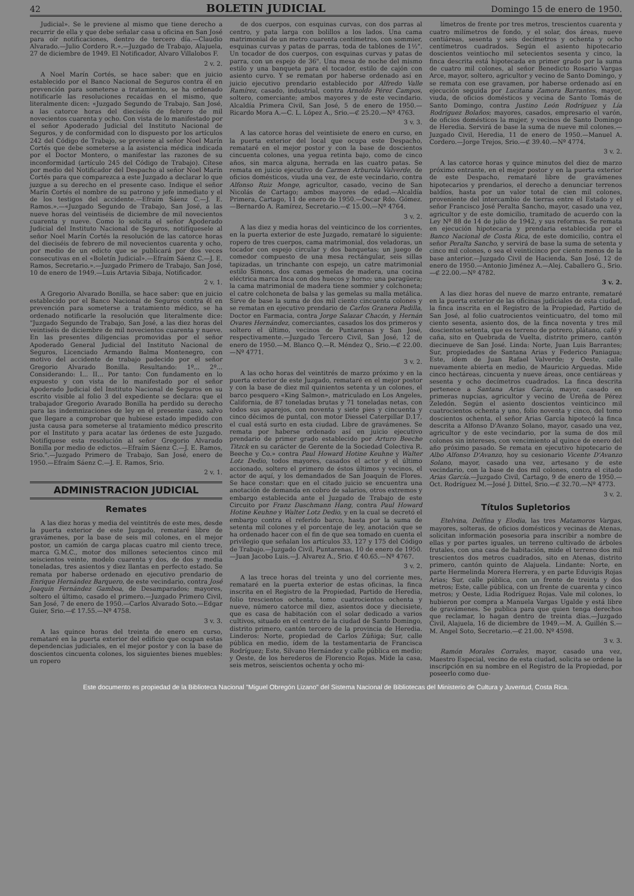42 BOLETIN JUDICIAL Domingo 15 de enero de 1950.
Judicial». Se le previene al mismo que tiene derecho a recurrir de ella y que debe señalar casa u oficina en San José para oír notificaciones, dentro de tercero día.—Claudio Alvarado.—Julio Cordero R.».—Juzgado de Trabajo, Alajuela, 27 de diciembre de 1949. El Notificador, Alvaro Villalobos F.
2 v. 2.
A Noel Marín Cortés, se hace saber: que en juicio establecido por el Banco Nacional de Seguros contra él en prevención para someterse a tratamiento, se ha ordenado notificarle las resoluciones recaídas en el mismo, que literalmente dicen: «Juzgado Segundo de Trabajo, San José, a las catorce horas del dieciséis de febrero de mil novecientos cuarenta y ocho. Con vista de lo manifestado por el señor Apoderado Judicial del Instituto Nacional de Seguros, y de conformidad con lo dispuesto por los artículos 242 del Código de Trabajo, se previene al señor Noel Marín Cortés que debe someterse a la asistencia médica indicada por el Doctor Montero, o manifestar las razones de su inconformidad (artículo 245 del Código de Trabajo). Cítese por medio del Notificador del Despacho al señor Noel Marín Cortés para que comparezca a este Juzgado a declarar lo que juzgue a su derecho en el presente caso. Indique el señor Marín Cortés el nombre de su patrono y jefe inmediato y el de los testigos del accidente.—Efraím Sáenz C.—J. E. Ramos.».—«Juzgado Segundo de Trabajo, San José, a las nueve horas del veintiséis de diciembre de mil novecientos cuarenta y nueve. Como lo solicita el señor Apoderado Judicial del Instituto Nacional de Seguros, notifíquesele al señor Noel Marín Cortés la resolución de las catorce horas del dieciséis de febrero de mil novecientos cuarenta y ocho, por medio de un edicto que se publicará por dos veces consecutivas en el «Boletín Judicial».—Efraím Sáenz C.—J. E. Ramos, Secretario.».—Juzgado Primero de Trabajo, San José, 10 de enero de 1949.—Luis Artavia Sibaja, Notificador.
2 v. 1.
A Gregorio Alvarado Bonilla, se hace saber: que en juicio establecido por el Banco Nacional de Seguros contra él en prevención para someterse a tratamiento médico, se ha ordenado notificarle la resolución que literalmente dice: "Juzgado Segundo de Trabajo, San José, a las diez horas del veintiséis de diciembre de mil novecientos cuarenta y nueve. En las presentes diligencias promovidas por el señor Apoderado General Judicial del Instituto Nacional de Seguros, Licenciado Armando Balma Montenegro, con motivo del accidente de trabajo padecido por el señor Gregorio Alvarado Bonilla. Resultando: 1º... 2º... Considerando: I... II... Por tanto: Con fundamento en lo expuesto y con vista de lo manifestado por el señor Apoderado Judicial del Instituto Nacional de Seguros en su escrito visible al folio 3 del expediente se declara: que el trabajador Gregorio Avarado Bonilla ha perdido su derecho para las indemnizaciones de ley en el presente caso, salvo que llegare a comprobar que hubiese estado impedido con justa causa para someterse al tratamiento médico prescrito por el Instituto y para acatar las órdenes de este Juzgado. Notifíquese esta resolución al señor Gregorio Alvarado Bonilla por medio de edictos.—Efraím Sáenz C.—J. E. Ramos, Srio.".—Juzgado Primero de Trabajo, San José, enero de 1950.—Efraím Sáenz C.—J. E. Ramos, Srio.
2 v. 1.
ADMINISTRACION JUDICIAL
Remates
A las diez horas y media del veintitrés de este mes, desde la puerta exterior de este Juzgado, remataré libre de gravámenes, por la base de seis mil colones, en el mejor postor, un camión de carga placas cuatro mil ciento trece, marca G.M.C., motor dos millones setecientos cinco mil seiscientos veinte, modelo cuarenta y dos, de dos y media toneladas, tres asientos y diez llantas en perfecto estado. Se remata por haberse ordenado en ejecutivo prendario de Enrique Hernández Barquero, de este vecindario, contra José Joaquín Fernández Gamboa, de Desamparados; mayores, soltero el último, casado el primero.—Juzgado Primero Civil, San José, 7 de enero de 1950.—Carlos Alvarado Soto.—Edgar Guier, Srio.—₡ 17.55.—Nº 4758.
3 v. 3.
A las quince horas del treinta de enero en curso, remataré en la puerta exterior del edificio que ocupan estas dependencias judiciales, en el mejor postor y con la base de doscientos cincuenta colones, los siguientes bienes muebles: un ropero
de dos cuerpos, con esquinas curvas, con dos parras al centro, y pata larga con bolillos a los lados. Una cama matrimonial de un metro cuarenta centímetros, con sommier, esquinas curvas y patas de parras, toda de tablones de 1½". Un tocador de dos cuerpos, con esquinas curvas y patas de parra, con un espejo de 36". Una mesa de noche del mismo estilo y una banqueta para el tocador, estilo de cajón con asiento curvo. Y se rematan por haberse ordenado así en juicio ejecutivo prendario establecido por Alfredo Valle Ramírez, casado, industrial, contra Arnoldo Pérez Campos, soltero, comerciante; ambos mayores y de este vecindario. Alcaldía Primera Civil, San José, 5 de enero de 1950.—Ricardo Mora A.—C. L. López A., Srio.—₡ 25.20.—Nº 4763.
3 v. 3.
A las catorce horas del veintisiete de enero en curso, en la puerta exterior del local que ocupa este Despacho, remataré en el mejor postor y con la base de doscientos cincuenta colones, una yegua retinta bajo, como de cinco años, sin marca alguna, herrada en las cuatro patas. Se remata en juicio ejecutivo de Carmen Arburola Valverde, de oficios domésticos, viuda una vez, de este vecindario, contra Alfonso Ruiz Monge, agricultor, casado, vecino de San Nicolás de Cartago; ambos mayores de edad.—Alcaldía Primera, Cartago, 11 de enero de 1950.—Oscar Rdo. Gómez.—Bernardo A. Ramírez, Secretario.—₡ 15.00.—Nº 4764.
3 v. 2.
A las diez y media horas del veinticinco de los corrientes, en la puerta exterior de este Juzgado, remataré lo siguiente: ropero de tres cuerpos, cama matrimonial, dos veladoras, un tocador con espejo circular y dos banquetas; un juego de comedor compuesto de una mesa rectángular, seis sillas tapizadas, un trinchante con espejo, un catre matrimonial estilo Simons, dos camas gemelas de madera, una cocina eléctrica marca Inca con dos huecos y horno; una paragüera; la cama matrimonial de madera tiene sommier y colchoneta; el catre colchoneta de balsa y las gemelas su malla metálica. Sirve de base la suma de dos mil ciento cincuenta colones y se rematan en ejecutivo prendario de Carlos Granera Padilla, Doctor en Farmacia, contra Jorge Salazar Chacón, y Hernán Ovares Hernández, comerciantes, casados los dos primeros y soltero el último, vecinos de Puntarenas y San José, respectivamente.—Juzgado Tercero Civil, San José, 12 de enero de 1950.—M. Blanco Q.—R. Méndez Q., Srio.—₡ 22.00.—Nº 4771.
3 v. 2.
A las ocho horas del veintitrés de marzo próximo y en la puerta exterior de este Juzgado, remataré en el mejor postor y con la base de diez mil quinientos setenta y un colones, el barco pesquero «King Salmon», matriculado en Los Angeles, California, de 87 toneladas brutas y 71 toneladas netas, con todos sus aparejos, con noventa y siete pies y cincuenta y cinco décimos de puntal, con motor Diessel Caterpillar D.17, el cual está surto en esta ciudad. Libre de gravámenes. Se remata por haberse ordenado así en juicio ejecutivo prendario de primer grado establecido por Arturo Beeche Titzck en su carácter de Gerente de la Sociedad Colectiva R. Beeche y Co.» contra Paul Howard Hotine Keuhne y Walter Lotz Dedio, todos mayores, casados el actor y el último accionado, soltero el primero de éstos últimos y vecinos, el actor de aquí, y los demandados de San Joaquín de Flores. Se hace constar: que en el citado juicio se encuentra una anotación de demanda en cobro de salarios, otros extremos y embargo establecida ante el Juzgado de Trabajo de este Circuito por Franz Daschmann Hang, contra Paul Howard Hotine Keuhne y Walter Lotz Dedio, y en la cual se decretó el embargo contra el referido barco, hasta por la suma de setenta mil colones y el porcentaje de ley, anotación que se ha ordenado hacer con el fin de que sea tomado en cuenta el privilegio que señalan los artículos 33, 127 y 175 del Código de Trabajo.—Juzgado Civil, Puntarenas, 10 de enero de 1950.—Juan Jacobo Luis.—J. Alvarez A., Srio. ₡ 40.65.—Nº 4767.
3 v. 2.
A las trece horas del treinta y uno del corriente mes, remataré en la puerta exterior de estas oficinas, la finca inscrita en el Registro de la Propiedad, Partido de Heredia, folio trescientos ochenta, tomo cuatrocientos ochenta y nueve, número catorce mil diez, asientos doce y diecisiete, que es casa de habitación con el solar dedicado a varios cultivos, situado en el centro de la ciudad de Santo Domingo, distrito primero, cantón tercero de la provincia de Heredia. Linderos: Norte, propiedad de Carlos Zúñiga; Sur, calle pública en medio, ídem de la testamentaria de Francisca Rodríguez; Este, Silvano Hernández y calle pública en medio; y Oeste, de los herederos de Florencio Rojas. Mide la casa, seis metros, seiscientos ochenta y ocho mi-
límetros de frente por tres metros, trescientos cuarenta y cuatro milímetros de fondo, y el solar, dos áreas, nueve centiáreas, sesenta y seis decímetros y ochenta y ocho centímetros cuadrados. Según el asiento hipotecario doscientos veintiocho mil setecientos sesenta y cinco, la finca descrita está hipotecada en primer grado por la suma de cuatro mil colones, al señor Benedicto Rosario Vargas Arce, mayor, soltero, agricultor y vecino de Santo Domingo, y se remata con ese gravamen, por haberse ordenado así en ejecución seguida por Lucitana Zamora Barrantes, mayor, viuda, de oficios domésticos y vecina de Santo Tomás de Santo Domingo, contra Justino León Rodríguez y Lía Rodríguez Bolaños; mayores, casados, empresario el varón, de oficios domésticos la mujer, y vecinos de Santo Domingo de Heredia. Servirá de base la suma de nueve mil colones.—Juzgado Civil, Heredia, 11 de enero de 1950.—Manuel A. Cordero.—Jorge Trejos, Srio.—₡ 39.40.—Nº 4774.
3 v. 2.
A las catorce horas y quince minutos del diez de marzo próximo entrante, en el mejor postor y en la puerta exterior de este Despacho, remataré libre de gravámenes hipotecarios y prendarios, el derecho a denunciar terrenos baldíos, hasta por un valor total de cien mil colones, proveniente del intercambio de tierras entre el Estado y el señor Francisco José Peralta Sancho, mayor, casado una vez, agricultor y de este domicilio, tramitado de acuerdo con la Ley Nº 88 de 14 de julio de 1942, y sus reformas. Se remata en ejecución hipotecaria y prendaria establecida por el Banco Nacional de Costa Rica, de este domicilio, contra el señor Peralta Sancho, y servirá de base la suma de setenta y cinco mil colones, o sea el veinticinco por ciento menos de la base anterior.—Juzgado Civil de Hacienda, San José, 12 de enero de 1950.—Antonio Jiménez A.—Alej. Caballero G., Srio.—₡ 22.00.—Nº 4782.
3 v. 2.
A las diez horas del nueve de marzo entrante, remataré en la puerta exterior de las oficinas judiciales de esta ciudad, la finca inscrita en el Registro de la Propiedad, Partido de San José, al folio cuatrocientos veinticuatro, del tomo mil ciento sesenta, asiento dos, de la finca noventa y tres mil doscientos setenta, que es terreno de potrero, plátano, café y caña, sito en Quebrada de Vuelta, distrito primero, cantón diecinueve de San José. Linda: Norte, Juan Luis Barrantes; Sur, propiedades de Santana Arias y Federico Paniagua; Este, ídem de Juan Rafael Valverde; y Oeste, calle nuevamente abierta en medio, de Mauricio Arguedas. Mide cinco hectáreas, cincuenta y nueve áreas, once centiáreas y sesenta y ocho decímetros cuadrados. La finca descrita pertenece a Santana Arias García, mayor, casado en primeras nupcias, agricultor y vecino de Ureña de Pérez Zeledón. Según el asiento doscientos veinticinco mil cuatrocientos ochenta y uno, folio noventa y cinco, del tomo doscientos ochenta, el señor Arias García hipotecó la finca descrita a Alfonso D'Avanzo Solano, mayor, casado una vez, agricultor y de este vecindario, por la suma de dos mil colones sin intereses, con vencimiento al quince de enero del año próximo pasado. Se remata en ejecutivo hipotecario de Albo Alfonso D'Avanzo, hoy su cesionario Vicente D'Avanzo Solano, mayor, casado una vez, artesano y de este vecindario, con la base de dos mil colones, contra el citado Arias García.—Juzgado Civil, Cartago, 9 de enero de 1950.—Oct. Rodríguez M.—José J. Dittel, Srio.—₡ 32.70.—Nº 4773.
3 v. 2.
Títulos Supletorios
Etelvina, Delfina y Elodia, las tres Matamoros Vargas, mayores, solteras, de oficios domésticos y vecinas de Atenas, solicitan información posesoria para inscribir a nombre de ellas y por partes iguales, un terreno cultivado de árboles frutales, con una casa de habitación, mide el terreno dos mil trescientos dos metros cuadrados, sito en Atenas, distrito primero, cantón quinto de Alajuela. Lindante: Norte, en parte Hermelinda Morera Herrera, y en parte Eduvigis Rojas Arias; Sur, calle pública, con un frente de treinta y dos metros; Este, calle pública, con un frente de cuarenta y cinco metros; y Oeste, Lidia Rodríguez Rojas. Vale mil colones, lo hubieron por compra a Manuela Vargas Ugalde y está libre de gravámenes. Se publica para que quien tenga derechos que reclamar, lo hagan dentro de treinta días.—Juzgado Civil, Alajuela, 16 de diciembre de 1949.—M. A. Guillén S.—M. Angel Soto, Secretario.—₡ 21.00. Nº 4598.
3 v. 3.
Ramón Morales Corrales, mayor, casado una vez, Maestro Especial, vecino de esta ciudad, solicita se ordene la inscripción en su nombre en el Registro de la Propiedad, por poseerlo como due-
Este documento es propiedad de la Biblioteca Nacional "Miguel Obregón Lizano" del Sistema Nacional de Bibliotecas del Ministerio de Cultura y Juventud, Costa Rica.